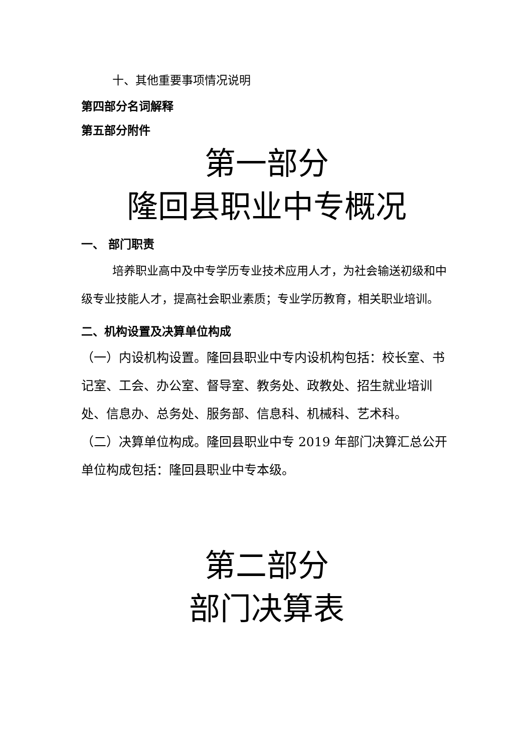十、其他重要事项情况说明
第四部分名词解释
第五部分附件
第一部分
隆回县职业中专概况
一、 部门职责
培养职业高中及中专学历专业技术应用人才，为社会输送初级和中级专业技能人才，提高社会职业素质；专业学历教育，相关职业培训。
二、机构设置及决算单位构成
（一）内设机构设置。隆回县职业中专内设机构包括：校长室、书记室、工会、办公室、督导室、教务处、政教处、招生就业培训处、信息办、总务处、服务部、信息科、机械科、艺术科。
（二）决算单位构成。隆回县职业中专 2019 年部门决算汇总公开单位构成包括：隆回县职业中专本级。
第二部分
部门决算表